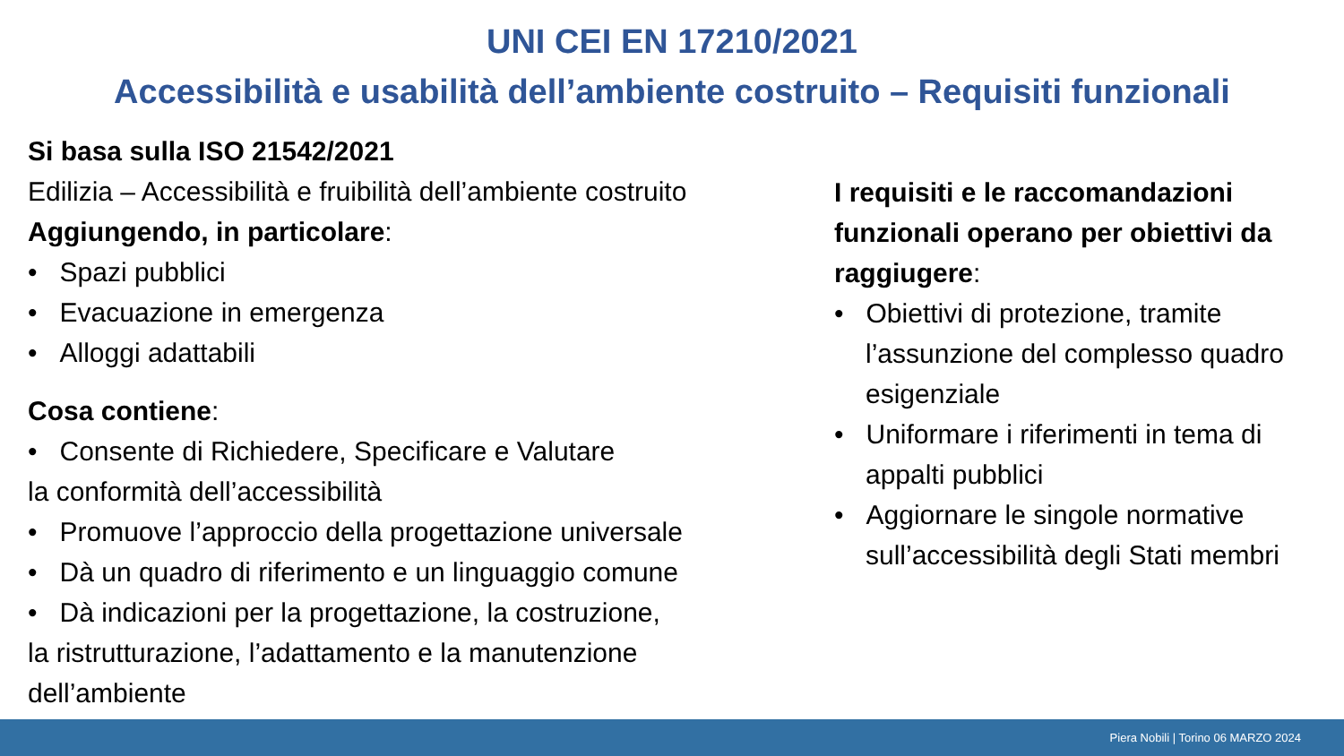UNI CEI EN 17210/2021
Accessibilità e usabilità dell’ambiente costruito – Requisiti funzionali
Si basa sulla ISO 21542/2021
Edilizia – Accessibilità e fruibilità dell’ambiente costruito
Aggiungendo, in particolare:
• Spazi pubblici
• Evacuazione in emergenza
• Alloggi adattabili
Cosa contiene:
• Consente di Richiedere, Specificare e Valutare
la conformità dell’accessibilità
• Promuove l’approccio della progettazione universale
• Dà un quadro di riferimento e un linguaggio comune
• Dà indicazioni per la progettazione, la costruzione,
la ristrutturazione, l’adattamento e la manutenzione
dell’ambiente
I requisiti e le raccomandazioni funzionali operano per obiettivi da raggiugere:
• Obiettivi di protezione, tramite l’assunzione del complesso quadro esigenziale
• Uniformare i riferimenti in tema di appalti pubblici
• Aggiornare le singole normative sull’accessibilità degli Stati membri
Piera Nobili | Torino 06 MARZO 2024